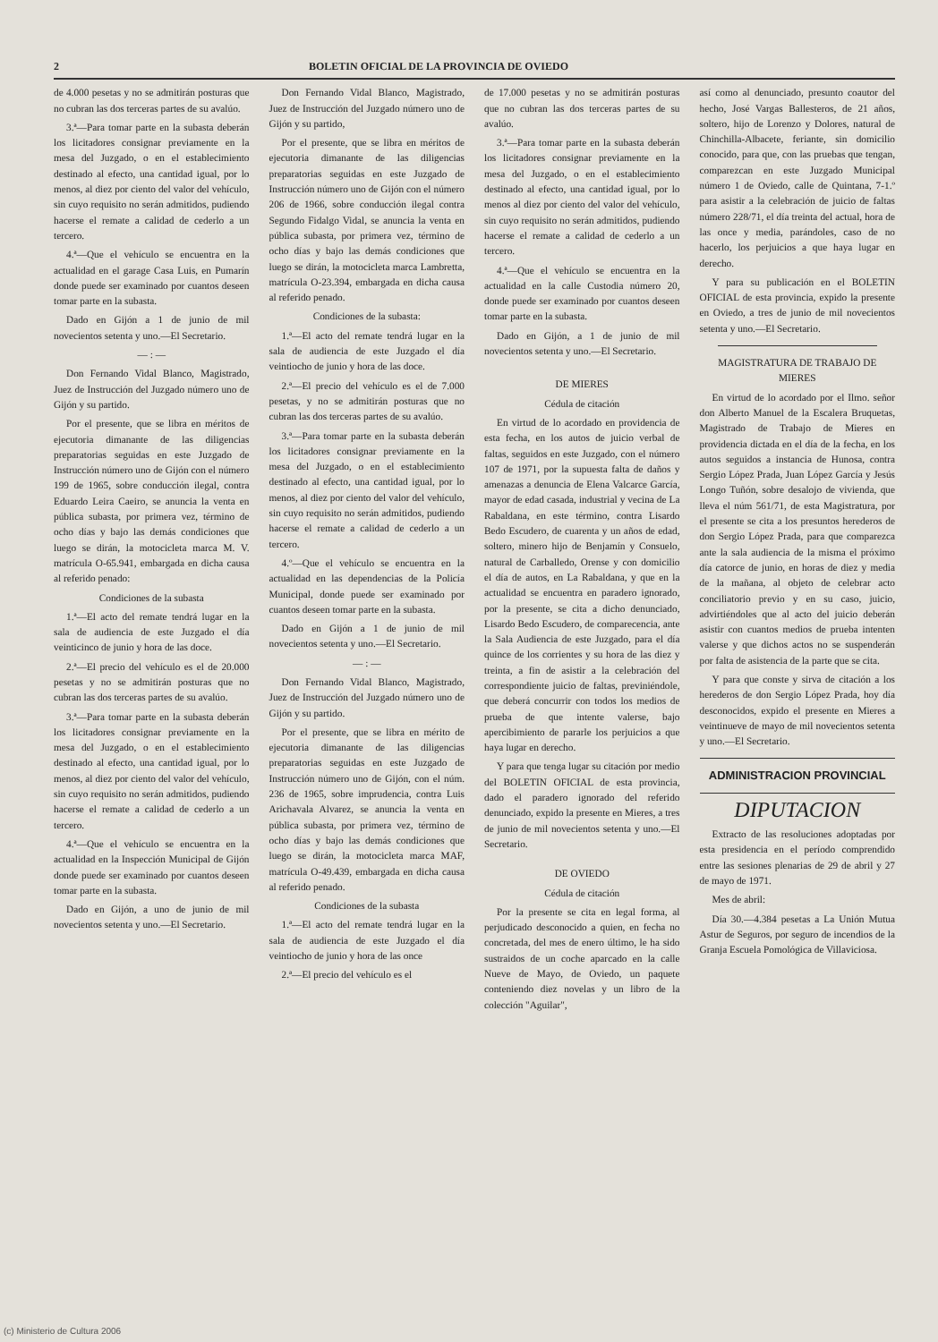2 BOLETIN OFICIAL DE LA PROVINCIA DE OVIEDO
de 4.000 pesetas y no se admitirán posturas que no cubran las dos terceras partes de su avalúo.
3.ª—Para tomar parte en la subasta deberán los licitadores consignar previamente en la mesa del Juzgado, o en el establecimiento destinado al efecto, una cantidad igual, por lo menos, al diez por ciento del valor del vehículo, sin cuyo requisito no serán admitidos, pudiendo hacerse el remate a calidad de cederlo a un tercero.
4.ª—Que el vehículo se encuentra en la actualidad en el garage Casa Luis, en Pumarín donde puede ser examinado por cuantos deseen tomar parte en la subasta.
Dado en Gijón a 1 de junio de mil novecientos setenta y uno.—El Secretario.
— : —
Don Fernando Vidal Blanco, Magistrado, Juez de Instrucción del Juzgado número uno de Gijón y su partido.
Por el presente, que se libra en méritos de ejecutoria dimanante de las diligencias preparatorias seguidas en este Juzgado de Instrucción número uno de Gijón con el número 199 de 1965, sobre conducción ilegal, contra Eduardo Leira Caeiro, se anuncia la venta en pública subasta, por primera vez, término de ocho días y bajo las demás condiciones que luego se dirán, la motocicleta marca M. V. matrícula O-65.941, embargada en dicha causa al referido penado:
Condiciones de la subasta
1.ª—El acto del remate tendrá lugar en la sala de audiencia de este Juzgado el día veinticinco de junio y hora de las doce.
2.ª—El precio del vehículo es el de 20.000 pesetas y no se admitirán posturas que no cubran las dos terceras partes de su avalúo.
3.ª—Para tomar parte en la subasta deberán los licitadores consignar previamente en la mesa del Juzgado, o en el establecimiento destinado al efecto, una cantidad igual, por lo menos, al diez por ciento del valor del vehículo, sin cuyo requisito no serán admitidos, pudiendo hacerse el remate a calidad de cederlo a un tercero.
4.ª—Que el vehículo se encuentra en la actualidad en la Inspección Municipal de Gijón donde puede ser examinado por cuantos deseen tomar parte en la subasta.
Dado en Gijón, a uno de junio de mil novecientos setenta y uno.—El Secretario.
Don Fernando Vidal Blanco, Magistrado, Juez de Instrucción del Juzgado número uno de Gijón y su partido,
Por el presente, que se libra en méritos de ejecutoria dimanante de las diligencias preparatorias seguidas en este Juzgado de Instrucción número uno de Gijón con el número 206 de 1966, sobre conducción ilegal contra Segundo Fidalgo Vidal, se anuncia la venta en pública subasta, por primera vez, término de ocho días y bajo las demás condiciones que luego se dirán, la motocicleta marca Lambretta, matrícula O-23.394, embargada en dicha causa al referido penado.
Condiciones de la subasta:
1.ª—El acto del remate tendrá lugar en la sala de audiencia de este Juzgado el día veintiocho de junio y hora de las doce.
2.ª—El precio del vehículo es el de 7.000 pesetas, y no se admitirán posturas que no cubran las dos terceras partes de su avalúo.
3.ª—Para tomar parte en la subasta deberán los licitadores consignar previamente en la mesa del Juzgado, o en el establecimiento destinado al efecto, una cantidad igual, por lo menos, al diez por ciento del valor del vehículo, sin cuyo requisito no serán admitidos, pudiendo hacerse el remate a calidad de cederlo a un tercero.
4.º—Que el vehículo se encuentra en la actualidad en las dependencias de la Policía Municipal, donde puede ser examinado por cuantos deseen tomar parte en la subasta.
Dado en Gijón a 1 de junio de mil novecientos setenta y uno.—El Secretario.
— : —
Don Fernando Vidal Blanco, Magistrado, Juez de Instrucción del Juzgado número uno de Gijón y su partido.
Por el presente, que se libra en mérito de ejecutoria dimanante de las diligencias preparatorias seguidas en este Juzgado de Instrucción número uno de Gijón, con el núm. 236 de 1965, sobre imprudencia, contra Luis Arichavala Alvarez, se anuncia la venta en pública subasta, por primera vez, término de ocho días y bajo las demás condiciones que luego se dirán, la motocicleta marca MAF, matrícula O-49.439, embargada en dicha causa al referido penado.
Condiciones de la subasta
1.ª—El acto del remate tendrá lugar en la sala de audiencia de este Juzgado el día veintiocho de junio y hora de las once
2.ª—El precio del vehículo es el
de 17.000 pesetas y no se admitirán posturas que no cubran las dos terceras partes de su avalúo.
3.ª—Para tomar parte en la subasta deberán los licitadores consignar previamente en la mesa del Juzgado, o en el establecimiento destinado al efecto, una cantidad igual, por lo menos al diez por ciento del valor del vehículo, sin cuyo requisito no serán admitidos, pudiendo hacerse el remate a calidad de cederlo a un tercero.
4.ª—Que el vehículo se encuentra en la actualidad en la calle Custodia número 20, donde puede ser examinado por cuantos deseen tomar parte en la subasta.
Dado en Gijón, a 1 de junio de mil novecientos setenta y uno.—El Secretario.
DE MIERES
Cédula de citación
En virtud de lo acordado en providencia de esta fecha, en los autos de juicio verbal de faltas, seguidos en este Juzgado, con el número 107 de 1971, por la supuesta falta de daños y amenazas a denuncia de Elena Valcarce García, mayor de edad casada, industrial y vecina de La Rabaldana, en este término, contra Lisardo Bedo Escudero, de cuarenta y un años de edad, soltero, minero hijo de Benjamín y Consuelo, natural de Carballedo, Orense y con domicilio el día de autos, en La Rabaldana, y que en la actualidad se encuentra en paradero ignorado, por la presente, se cita a dicho denunciado, Lisardo Bedo Escudero, de comparecencia, ante la Sala Audiencia de este Juzgado, para el día quince de los corrientes y su hora de las diez y treinta, a fin de asistir a la celebración del correspondiente juicio de faltas, previniéndole, que deberá concurrir con todos los medios de prueba de que intente valerse, bajo apercibimiento de pararle los perjuicios a que haya lugar en derecho.
Y para que tenga lugar su citación por medio del BOLETIN OFICIAL de esta provincia, dado el paradero ignorado del referido denunciado, expido la presente en Mieres, a tres de junio de mil novecientos setenta y uno.—El Secretario.
DE OVIEDO
Cédula de citación
Por la presente se cita en legal forma, al perjudicado desconocido a quien, en fecha no concretada, del mes de enero último, le ha sido sustraidos de un coche aparcado en la calle Nueve de Mayo, de Oviedo, un paquete conteniendo diez novelas y un libro de la colección "Aguilar",
así como al denunciado, presunto coautor del hecho, José Vargas Ballesteros, de 21 años, soltero, hijo de Lorenzo y Dolores, natural de Chinchilla-Albacete, feriante, sin domicilio conocido, para que, con las pruebas que tengan, comparezcan en este Juzgado Municipal número 1 de Oviedo, calle de Quintana, 7-1.º para asistir a la celebración de juicio de faltas número 228/71, el día treinta del actual, hora de las once y media, parándoles, caso de no hacerlo, los perjuicios a que haya lugar en derecho.
Y para su publicación en el BOLETIN OFICIAL de esta provincia, expido la presente en Oviedo, a tres de junio de mil novecientos setenta y uno.—El Secretario.
MAGISTRATURA DE TRABAJO DE MIERES
En virtud de lo acordado por el Ilmo. señor don Alberto Manuel de la Escalera Bruquetas, Magistrado de Trabajo de Mieres en providencia dictada en el día de la fecha, en los autos seguidos a instancia de Hunosa, contra Sergio López Prada, Juan López García y Jesús Longo Tuñón, sobre desalojo de vivienda, que lleva el núm 561/71, de esta Magistratura, por el presente se cita a los presuntos herederos de don Sergio López Prada, para que comparezca ante la sala audiencia de la misma el próximo día catorce de junio, en horas de diez y media de la mañana, al objeto de celebrar acto conciliatorio previo y en su caso, juicio, advirtiéndoles que al acto del juicio deberán asistir con cuantos medios de prueba intenten valerse y que dichos actos no se suspenderán por falta de asistencia de la parte que se cita.
Y para que conste y sirva de citación a los herederos de don Sergio López Prada, hoy día desconocidos, expido el presente en Mieres a veintinueve de mayo de mil novecientos setenta y uno.—El Secretario.
ADMINISTRACION PROVINCIAL
DIPUTACION
Extracto de las resoluciones adoptadas por esta presidencia en el período comprendido entre las sesiones plenarias de 29 de abril y 27 de mayo de 1971.
Mes de abril:
Día 30.—4.384 pesetas a La Unión Mutua Astur de Seguros, por seguro de incendios de la Granja Escuela Pomológica de Villaviciosa.
(c) Ministerio de Cultura 2006